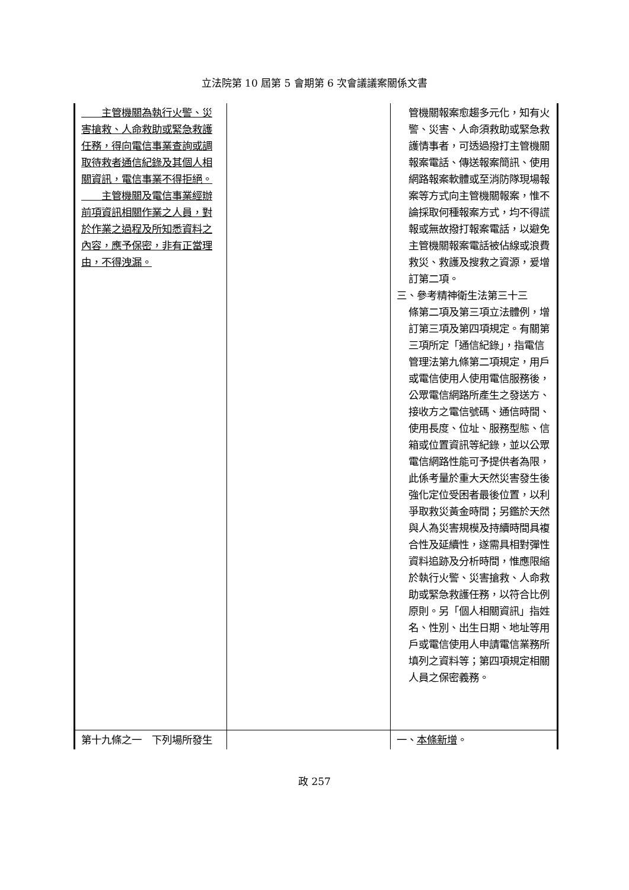立法院第 10 屆第 5 會期第 6 次會議議案關係文書
| 主管機關為執行火警、災害搶救、人命救助或緊急救護任務，得向電信事業查詢或調取待救者通信紀錄及其個人相關資訊，電信事業不得拒絕。 主管機關及電信事業經辦前項資訊相關作業之人員，對於作業之過程及所知悉資料之內容，應予保密，非有正當理由，不得洩漏。 | | 管機關報案愈趨多元化，知有火警、災害、人命須救助或緊急救護情事者，可透過撥打主管機關報案電話、傳送報案簡訊、使用網路報案軟體或至消防隊現場報案等方式向主管機關報案，惟不論採取何種報案方式，均不得謊報或無故撥打報案電話，以避免主管機關報案電話被佔線或浪費救災、救護及搜救之資源，爰增訂第二項。 三、參考精神衛生法第三十三 條第二項及第三項立法體例，增訂第三項及第四項規定。有關第三項所定「通信紀錄」，指電信管理法第九條第二項規定，用戶或電信使用人使用電信服務後，公眾電信網路所產生之發送方、接收方之電信號碼、通信時間、使用長度、位址、服務型態、信箱或位置資訊等紀錄，並以公眾電信網路性能可予提供者為限，此係考量於重大天然災害發生後強化定位受困者最後位置，以利爭取救災黃金時間；另鑑於天然與人為災害規模及持續時間具複合性及延續性，遂需具相對彈性資料追跡及分析時間，惟應限縮於執行火警、災害搶救、人命救助或緊急救護任務，以符合比例原則。另「個人相關資訊」指姓名、性別、出生日期、地址等用戶或電信使用人申請電信業務所填列之資料等；第四項規定相關人員之保密義務。 |
| 第十九條之一 下列場所發生 | | 一、 本條新增 。 |
政 257